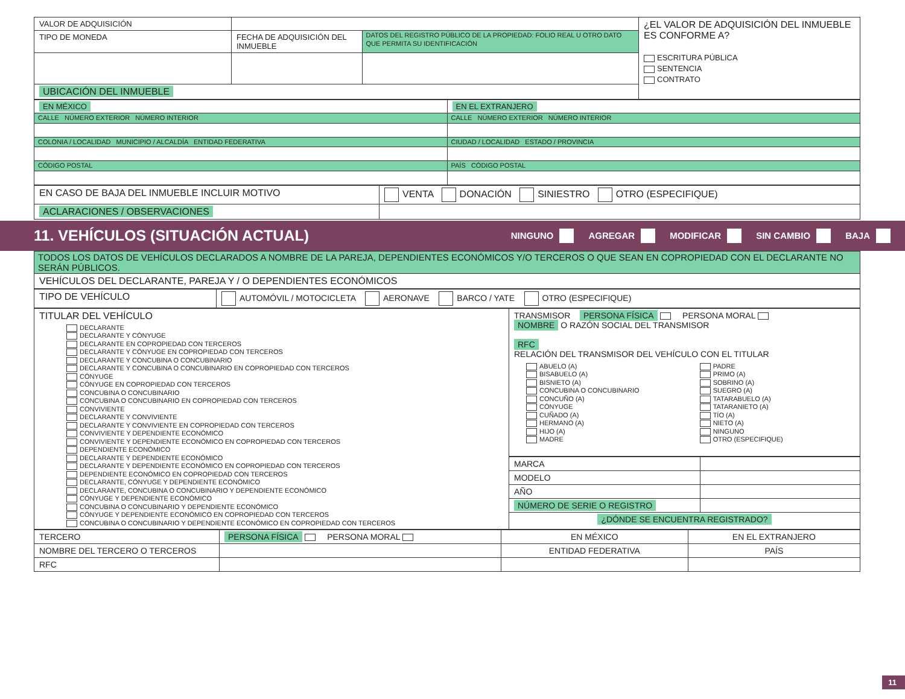| VALOR DE ADQUISICIÓN | | | ¿EL VALOR DE ADQUISICIÓN DEL INMUEBLE ES CONFORME A? ESCRITURA PÚBLICA SENTENCIA CONTRATO |
| TIPO DE MONEDA | FECHA DE ADQUISICIÓN DEL INMUEBLE | DATOS DEL REGISTRO PÚBLICO DE LA PROPIEDAD: FOLIO REAL U OTRO DATO QUE PERMITA SU IDENTIFICACIÓN | |
| UBICACIÓN DEL INMUEBLE | | | |
| EN MÉXICO | EN EL EXTRANJERO |
| CALLE NÚMERO EXTERIOR NÚMERO INTERIOR | CALLE NÚMERO EXTERIOR NÚMERO INTERIOR |
| COLONIA / LOCALIDAD MUNICIPIO / ALCALDÍA ENTIDAD FEDERATIVA | CIUDAD / LOCALIDAD ESTADO / PROVINCIA |
| CÓDIGO POSTAL | PAÍS CÓDIGO POSTAL |
| EN CASO DE BAJA DEL INMUEBLE INCLUIR MOTIVO | VENTA DONACIÓN SINIESTRO OTRO (ESPECIFIQUE) |
| ACLARACIONES / OBSERVACIONES | |
11. VEHÍCULOS (SITUACIÓN ACTUAL)
NINGUNO AGREGAR MODIFICAR SIN CAMBIO BAJA
| TODOS LOS DATOS DE VEHÍCULOS DECLARADOS A NOMBRE DE LA PAREJA, DEPENDIENTES ECONÓMICOS Y/O TERCEROS O QUE SEAN EN COPROPIEDAD CON EL DECLARANTE NO SERÁN PÚBLICOS. |
| VEHÍCULOS DEL DECLARANTE, PAREJA Y / O DEPENDIENTES ECONÓMICOS |
| TIPO DE VEHÍCULO | AUTOMÓVIL / MOTOCICLETA AERONAVE BARCO / YATE OTRO (ESPECIFIQUE) |
| TITULAR DEL VEHÍCULO DECLARANTE DECLARANTE Y CÓNYUGE DECLARANTE EN COPROPIEDAD CON TERCEROS DECLARANTE Y CÓNYUGE EN COPROPIEDAD CON TERCEROS DECLARANTE Y CONCUBINA O CONCUBINARIO DECLARANTE Y CONCUBINA O CONCUBINARIO EN COPROPIEDAD CON TERCEROS CÓNYUGE CÓNYUGE EN COPROPIEDAD CON TERCEROS CONCUBINA O CONCUBINARIO CONCUBINA O CONCUBINARIO EN COPROPIEDAD CON TERCEROS CONVIVIENTE DECLARANTE Y CONVIVIENTE DECLARANTE Y CONVIVIENTE EN COPROPIEDAD CON TERCEROS CONVIVIENTE Y DEPENDIENTE ECONÓMICO CONVIVIENTE Y DEPENDIENTE ECONÓMICO EN COPROPIEDAD CON TERCEROS DEPENDIENTE ECONÓMICO DECLARANTE Y DEPENDIENTE ECONÓMICO DECLARANTE Y DEPENDIENTE ECONÓMICO EN COPROPIEDAD CON TERCEROS DEPENDIENTE ECONÓMICO EN COPROPIEDAD CON TERCEROS DECLARANTE, CÓNYUGE Y DEPENDIENTE ECONÓMICO DECLARANTE, CONCUBINA O CONCUBINARIO Y DEPENDIENTE ECONÓMICO CÓNYUGE Y DEPENDIENTE ECONÓMICO CONCUBINA O CONCUBINARIO Y DEPENDIENTE ECONÓMICO CÓNYUGE Y DEPENDIENTE ECONÓMICO EN COPROPIEDAD CON TERCEROS CONCUBINA O CONCUBINARIO Y DEPENDIENTE ECONÓMICO EN COPROPIEDAD CON TERCEROS | TRANSMISOR PERSONA FÍSICA PERSONA MORAL NOMBRE O RAZÓN SOCIAL DEL TRANSMISOR RFC RELACIÓN DEL TRANSMISOR DEL VEHÍCULO CON EL TITULAR ABUELO (A) BISABUELO (A) BISNIETO (A) CONCUBINA O CONCUBINARIO CONCUÑO (A) CÓNYUGE CUÑADO (A) HERMANO (A) HIJO (A) MADRE PADRE PRIMO (A) SOBRINO (A) SUEGRO (A) TATARABUELO (A) TATARANIETO (A) TÍO (A) NIETO (A) NINGUNO OTRO (ESPECIFIQUE) |
| | / MARCA / / / MODELO / / / AÑO / / / NÚMERO DE SERIE O REGISTRO / / / ¿DÓNDE SE ENCUENTRA REGISTRADO? / / |
| TERCERO | PERSONA FÍSICA PERSONA MORAL | EN MÉXICO | EN EL EXTRANJERO |
| NOMBRE DEL TERCERO O TERCEROS | | ENTIDAD FEDERATIVA | PAÍS |
| RFC | | | |
11